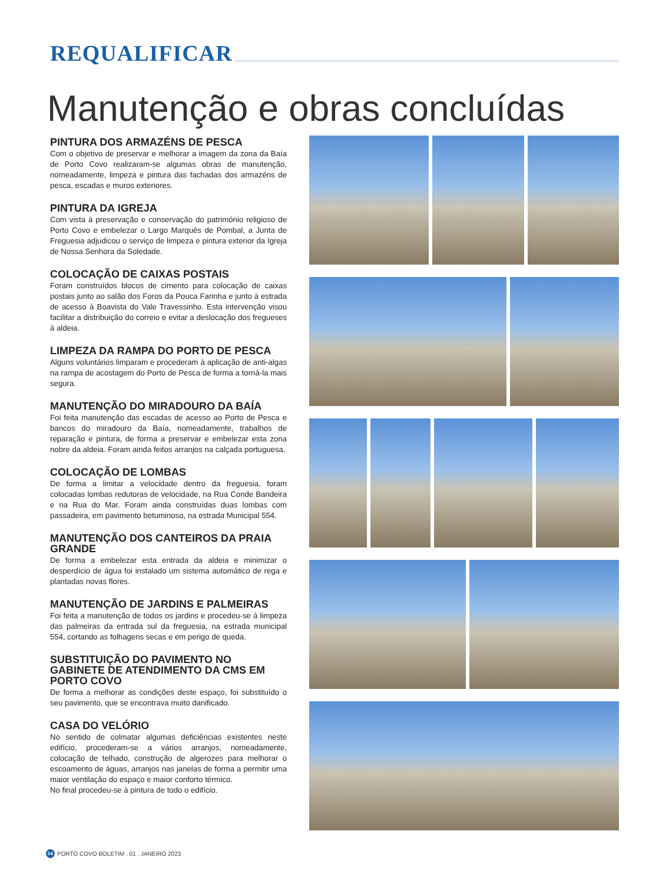REQUALIFICAR
Manutenção e obras concluídas
PINTURA DOS ARMAZÉNS DE PESCA
Com o objetivo de preservar e melhorar a imagem da zona da Baía de Porto Covo realizaram-se algumas obras de manutenção, nomeadamente, limpeza e pintura das fachadas dos armazéns de pesca, escadas e muros exteriores.
PINTURA DA IGREJA
Com vista à preservação e conservação do património religioso de Porto Covo e embelezar o Largo Marquês de Pombal, a Junta de Freguesia adjudicou o serviço de limpeza e pintura exterior da Igreja de Nossa Senhora da Soledade.
COLOCAÇÃO DE CAIXAS POSTAIS
Foram construídos blocos de cimento para colocação de caixas postais junto ao salão dos Foros da Pouca Farinha e junto à estrada de acesso à Boavista do Vale Travessinho. Esta intervenção visou facilitar a distribuição do correio e evitar a deslocação dos fregueses à aldeia.
LIMPEZA DA RAMPA DO PORTO DE PESCA
Alguns voluntários limparam e procederam à aplicação de anti-algas na rampa de acostagem do Porto de Pesca de forma a torná-la mais segura.
MANUTENÇÃO DO MIRADOURO DA BAÍA
Foi feita manutenção das escadas de acesso ao Porto de Pesca e bancos do miradouro da Baía, nomeadamente, trabalhos de reparação e pintura, de forma a preservar e embelezar esta zona nobre da aldeia. Foram ainda feitos arranjos na calçada portuguesa.
COLOCAÇÃO DE LOMBAS
De forma a limitar a velocidade dentro da freguesia, foram colocadas lombas redutoras de velocidade, na Rua Conde Bandeira e na Rua do Mar. Foram ainda construídas duas lombas com passadeira, em pavimento betuminoso, na estrada Municipal 554.
MANUTENÇÃO DOS CANTEIROS DA PRAIA GRANDE
De forma a embelezar esta entrada da aldeia e minimizar o desperdício de água foi instalado um sistema automático de rega e plantadas novas flores.
MANUTENÇÃO DE JARDINS E PALMEIRAS
Foi feita a manutenção de todos os jardins e procedeu-se à limpeza das palmeiras da entrada sul da freguesia, na estrada municipal 554, cortando as folhagens secas e em perigo de queda.
SUBSTITUIÇÃO DO PAVIMENTO NO GABINETE DE ATENDIMENTO DA CMS EM PORTO COVO
De forma a melhorar as condições deste espaço, foi substituído o seu pavimento, que se encontrava muito danificado.
CASA DO VELÓRIO
No sentido de colmatar algumas deficiências existentes neste edifício, procederam-se a vários arranjos, nomeadamente, colocação de telhado, construção de algerozes para melhorar o escoamento de águas, arranjos nas janelas de forma a permitir uma maior ventilação do espaço e maior conforto térmico.
No final procedeu-se à pintura de todo o edifício.
04 PORTO COVO BOLETIM . 01 . JANEIRO 2023